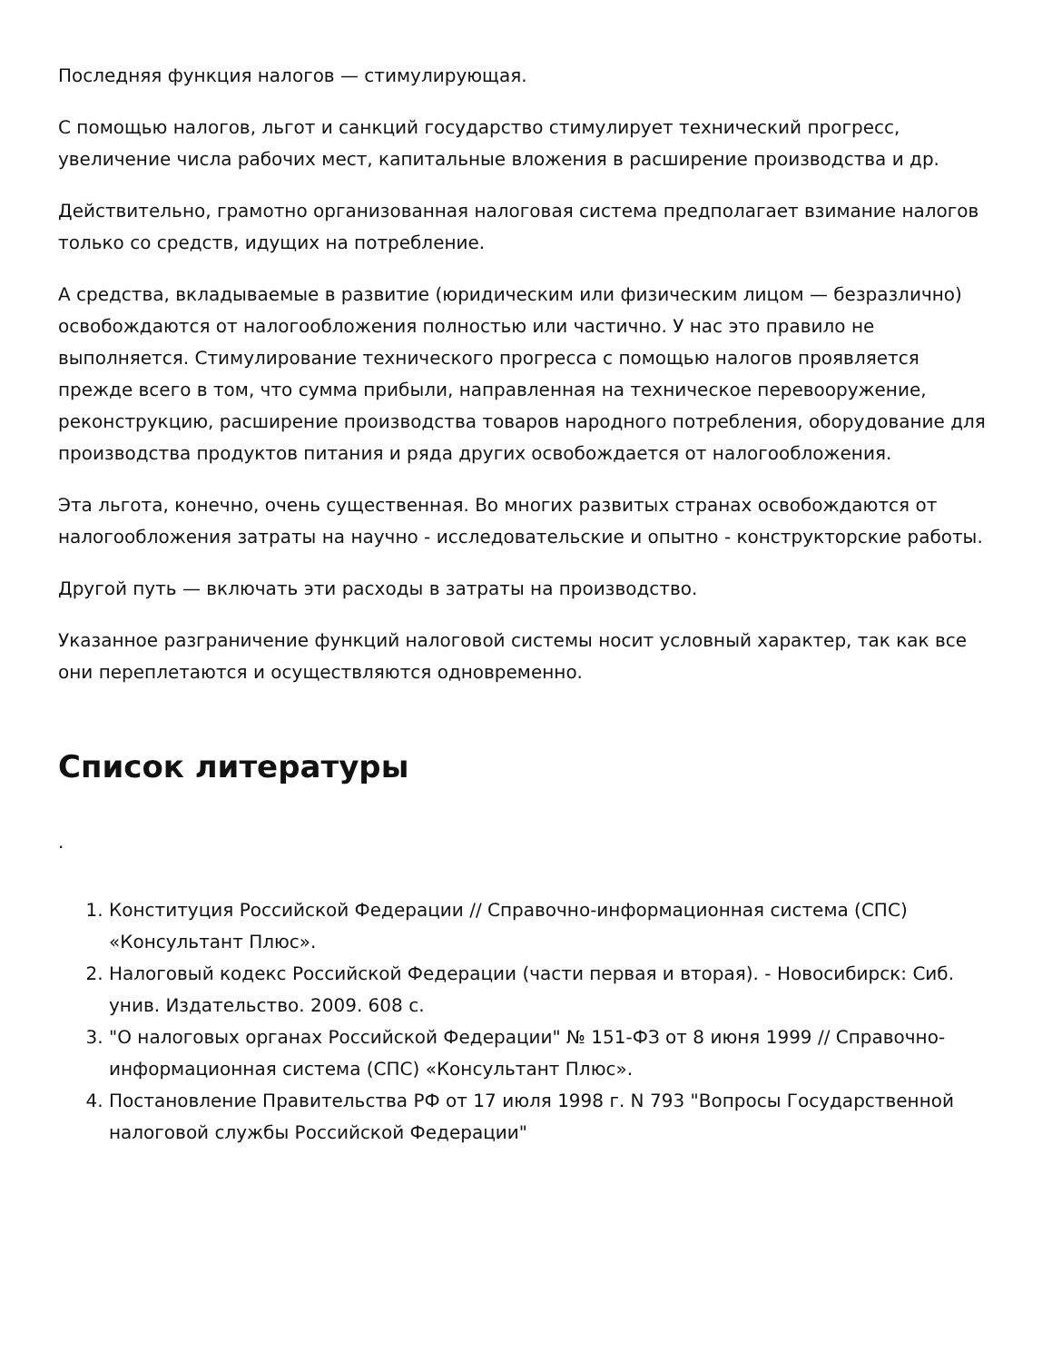Последняя функция налогов — стимулирующая.
С помощью налогов, льгот и санкций государство стимулирует технический прогресс, увеличение числа рабочих мест, капитальные вложения в расширение производства и др.
Действительно, грамотно организованная налоговая система предполагает взимание налогов только со средств, идущих на потребление.
А средства, вкладываемые в развитие (юридическим или физическим лицом — безразлично) освобождаются от налогообложения полностью или частично. У нас это правило не выполняется. Стимулирование технического прогресса с помощью налогов проявляется прежде всего в том, что сумма прибыли, направленная на техническое перевооружение, реконструкцию, расширение производства товаров народного потребления, оборудование для производства продуктов питания и ряда других освобождается от налогообложения.
Эта льгота, конечно, очень существенная. Во многих развитых странах освобождаются от налогообложения затраты на научно - исследовательские и опытно - конструкторские работы.
Другой путь — включать эти расходы в затраты на производство.
Указанное разграничение функций налоговой системы носит условный характер, так как все они переплетаются и осуществляются одновременно.
Список литературы
.
1. Конституция Российской Федерации // Справочно-информационная система (СПС) «Консультант Плюс».
2. Налоговый кодекс Российской Федерации (части первая и вторая). - Новосибирск: Сиб. унив. Издательство. 2009. 608 с.
3. "О налоговых органах Российской Федерации" № 151-ФЗ от 8 июня 1999 // Справочно-информационная система (СПС) «Консультант Плюс».
4. Постановление Правительства РФ от 17 июля 1998 г. N 793 "Вопросы Государственной налоговой службы Российской Федерации"